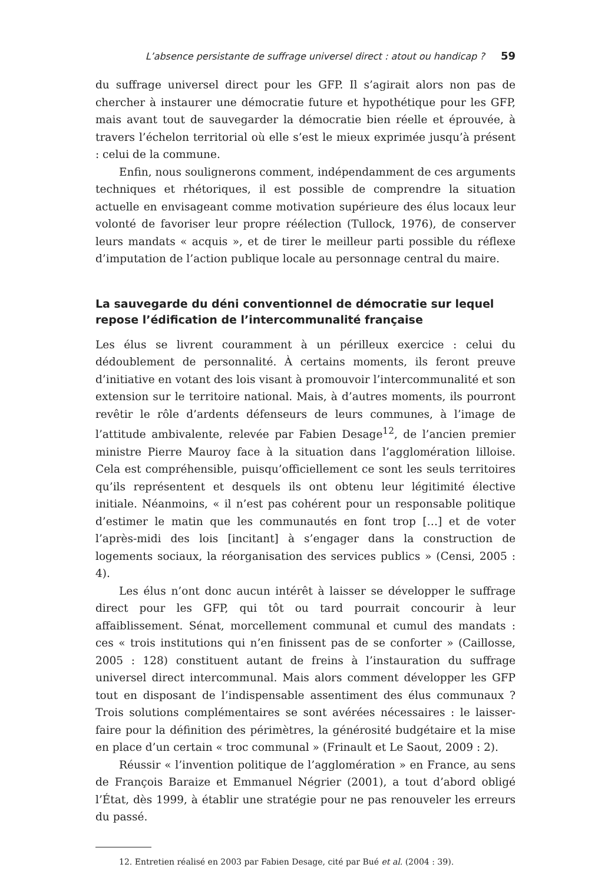L’absence persistante de suffrage universel direct : atout ou handicap ? 59
du suffrage universel direct pour les GFP. Il s’agirait alors non pas de chercher à instaurer une démocratie future et hypothétique pour les GFP, mais avant tout de sauvegarder la démocratie bien réelle et éprouvée, à travers l’échelon territorial où elle s’est le mieux exprimée jusqu’à présent : celui de la commune.
Enfin, nous soulignerons comment, indépendamment de ces arguments techniques et rhétoriques, il est possible de comprendre la situation actuelle en envisageant comme motivation supérieure des élus locaux leur volonté de favoriser leur propre réélection (Tullock, 1976), de conserver leurs mandats « acquis », et de tirer le meilleur parti possible du réflexe d’imputation de l’action publique locale au personnage central du maire.
La sauvegarde du déni conventionnel de démocratie sur lequel repose l’édification de l’intercommunalité française
Les élus se livrent couramment à un périlleux exercice : celui du dédoublement de personnalité. À certains moments, ils feront preuve d’initiative en votant des lois visant à promouvoir l’intercommunalité et son extension sur le territoire national. Mais, à d’autres moments, ils pourront revêtir le rôle d’ardents défenseurs de leurs communes, à l’image de l’attitude ambivalente, relevée par Fabien Desage<sup>12</sup>, de l’ancien premier ministre Pierre Mauroy face à la situation dans l’agglomération lilloise. Cela est compréhensible, puisqu’officiellement ce sont les seuls territoires qu’ils représentent et desquels ils ont obtenu leur légitimité élective initiale. Néanmoins, « il n’est pas cohérent pour un responsable politique d’estimer le matin que les communautés en font trop […] et de voter l’après-midi des lois [incitant] à s’engager dans la construction de logements sociaux, la réorganisation des services publics » (Censi, 2005 : 4).
Les élus n’ont donc aucun intérêt à laisser se développer le suffrage direct pour les GFP, qui tôt ou tard pourrait concourir à leur affaiblissement. Sénat, morcellement communal et cumul des mandats : ces « trois institutions qui n’en finissent pas de se conforter » (Caillosse, 2005 : 128) constituent autant de freins à l’instauration du suffrage universel direct intercommunal. Mais alors comment développer les GFP tout en disposant de l’indispensable assentiment des élus communaux ? Trois solutions complémentaires se sont avérées nécessaires : le laisser-faire pour la définition des périmètres, la générosité budgétaire et la mise en place d’un certain « troc communal » (Frinault et Le Saout, 2009 : 2).
Réussir « l’invention politique de l’agglomération » en France, au sens de François Baraize et Emmanuel Négrier (2001), a tout d’abord obligé l’État, dès 1999, à établir une stratégie pour ne pas renouveler les erreurs du passé.
12. Entretien réalisé en 2003 par Fabien Desage, cité par Bué et al. (2004 : 39).